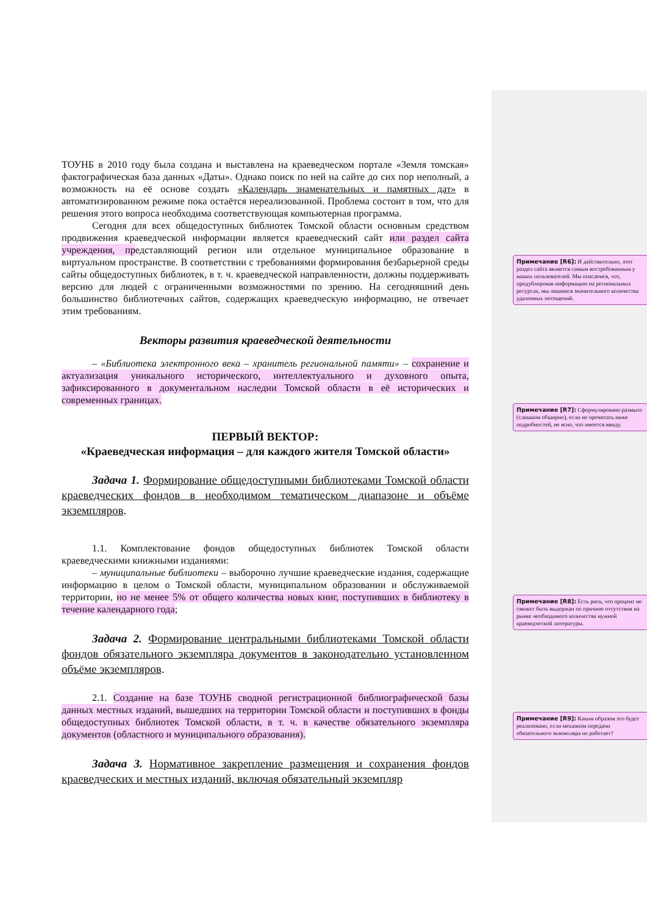ТОУНБ в 2010 году была создана и выставлена на краеведческом портале «Земля томская» фактографическая база данных «Даты». Однако поиск по ней на сайте до сих пор неполный, а возможность на её основе создать «Календарь знаменательных и памятных дат» в автоматизированном режиме пока остаётся нереализованной. Проблема состоит в том, что для решения этого вопроса необходима соответствующая компьютерная программа.
Сегодня для всех общедоступных библиотек Томской области основным средством продвижения краеведческой информации является краеведческий сайт или раздел сайта учреждения, представляющий регион или отдельное муниципальное образование в виртуальном пространстве. В соответствии с требованиями формирования безбарьерной среды сайты общедоступных библиотек, в т. ч. краеведческой направленности, должны поддерживать версию для людей с ограниченными возможностями по зрению. На сегодняшний день большинство библиотечных сайтов, содержащих краеведческую информацию, не отвечает этим требованиям.
Векторы развития краеведческой деятельности
– «Библиотека электронного века – хранитель региональной памяти» – сохранение и актуализация уникального исторического, интеллектуального и духовного опыта, зафиксированного в документальном наследии Томской области в её исторических и современных границах.
ПЕРВЫЙ ВЕКТОР:
«Краеведческая информация – для каждого жителя Томской области»
Задача 1. Формирование общедоступными библиотеками Томской области краеведческих фондов в необходимом тематическом диапазоне и объёме экземпляров.
1.1. Комплектование фондов общедоступных библиотек Томской области краеведческими книжными изданиями:
– муниципальные библиотеки – выборочно лучшие краеведческие издания, содержащие информацию в целом о Томской области, муниципальном образовании и обслуживаемой территории, но не менее 5% от общего количества новых книг, поступивших в библиотеку в течение календарного года;
Задача 2. Формирование центральными библиотеками Томской области фондов обязательного экземпляра документов в законодательно установленном объёме экземпляров.
2.1. Создание на базе ТОУНБ сводной регистрационной библиографической базы данных местных изданий, вышедших на территории Томской области и поступивших в фонды общедоступных библиотек Томской области, в т. ч. в качестве обязательного экземпляра документов (областного и муниципального образования).
Задача 3. Нормативное закрепление размещения и сохранения фондов краеведческих и местных изданий, включая обязательный экземпляр
Примечание [R6]: И действительно, этот раздел сайта является самым востребованным у наших пользователей. Мы опасаемся, что, продублировав информацию на региональных ресурсах, мы лишимся значительного количества удаленных посещений.
Примечание [R7]: Сформулировано размыто (слишком обширно), если не прочитать ниже подробностей, не ясно, что имеется ввиду.
Примечание [R8]: Есть риск, что процент не сможет быть выдержан по причине отсутствия на рынке необходимого количества нужной краеведческой литературы.
Примечание [R9]: Каким образом это будет реализовано, если механизм передачи обязательного экземпляра не работает?